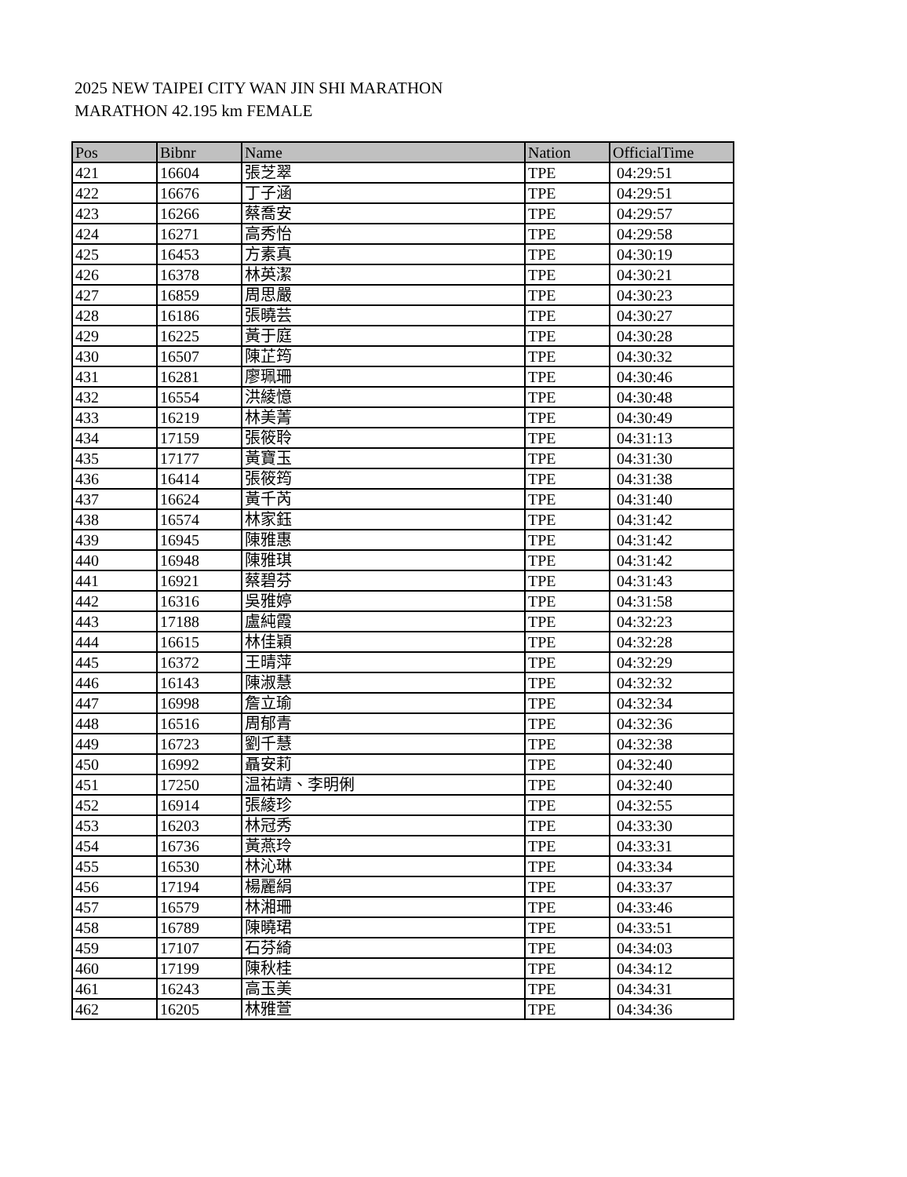2025 NEW TAIPEI CITY WAN JIN SHI MARATHON
MARATHON 42.195 km FEMALE
| Pos | Bibnr | Name | Nation | OfficialTime |
| --- | --- | --- | --- | --- |
| 421 | 16604 | 張芝翠 | TPE | 04:29:51 |
| 422 | 16676 | 丁子涵 | TPE | 04:29:51 |
| 423 | 16266 | 蔡喬安 | TPE | 04:29:57 |
| 424 | 16271 | 高秀怡 | TPE | 04:29:58 |
| 425 | 16453 | 方素真 | TPE | 04:30:19 |
| 426 | 16378 | 林英潔 | TPE | 04:30:21 |
| 427 | 16859 | 周思嚴 | TPE | 04:30:23 |
| 428 | 16186 | 張曉芸 | TPE | 04:30:27 |
| 429 | 16225 | 黃于庭 | TPE | 04:30:28 |
| 430 | 16507 | 陳芷筠 | TPE | 04:30:32 |
| 431 | 16281 | 廖珮珊 | TPE | 04:30:46 |
| 432 | 16554 | 洪綾憶 | TPE | 04:30:48 |
| 433 | 16219 | 林美菁 | TPE | 04:30:49 |
| 434 | 17159 | 張筱聆 | TPE | 04:31:13 |
| 435 | 17177 | 黃寶玉 | TPE | 04:31:30 |
| 436 | 16414 | 張筱筠 | TPE | 04:31:38 |
| 437 | 16624 | 黃千芮 | TPE | 04:31:40 |
| 438 | 16574 | 林家鈺 | TPE | 04:31:42 |
| 439 | 16945 | 陳雅惠 | TPE | 04:31:42 |
| 440 | 16948 | 陳雅琪 | TPE | 04:31:42 |
| 441 | 16921 | 蔡碧芬 | TPE | 04:31:43 |
| 442 | 16316 | 吳雅婷 | TPE | 04:31:58 |
| 443 | 17188 | 盧純霞 | TPE | 04:32:23 |
| 444 | 16615 | 林佳穎 | TPE | 04:32:28 |
| 445 | 16372 | 王晴萍 | TPE | 04:32:29 |
| 446 | 16143 | 陳淑慧 | TPE | 04:32:32 |
| 447 | 16998 | 詹立瑜 | TPE | 04:32:34 |
| 448 | 16516 | 周郁青 | TPE | 04:32:36 |
| 449 | 16723 | 劉千慧 | TPE | 04:32:38 |
| 450 | 16992 | 聶安莉 | TPE | 04:32:40 |
| 451 | 17250 | 温祐靖、李明俐 | TPE | 04:32:40 |
| 452 | 16914 | 張綾珍 | TPE | 04:32:55 |
| 453 | 16203 | 林冠秀 | TPE | 04:33:30 |
| 454 | 16736 | 黃燕玲 | TPE | 04:33:31 |
| 455 | 16530 | 林沁琳 | TPE | 04:33:34 |
| 456 | 17194 | 楊麗絹 | TPE | 04:33:37 |
| 457 | 16579 | 林湘珊 | TPE | 04:33:46 |
| 458 | 16789 | 陳曉珺 | TPE | 04:33:51 |
| 459 | 17107 | 石芬綺 | TPE | 04:34:03 |
| 460 | 17199 | 陳秋桂 | TPE | 04:34:12 |
| 461 | 16243 | 高玉美 | TPE | 04:34:31 |
| 462 | 16205 | 林雅萱 | TPE | 04:34:36 |